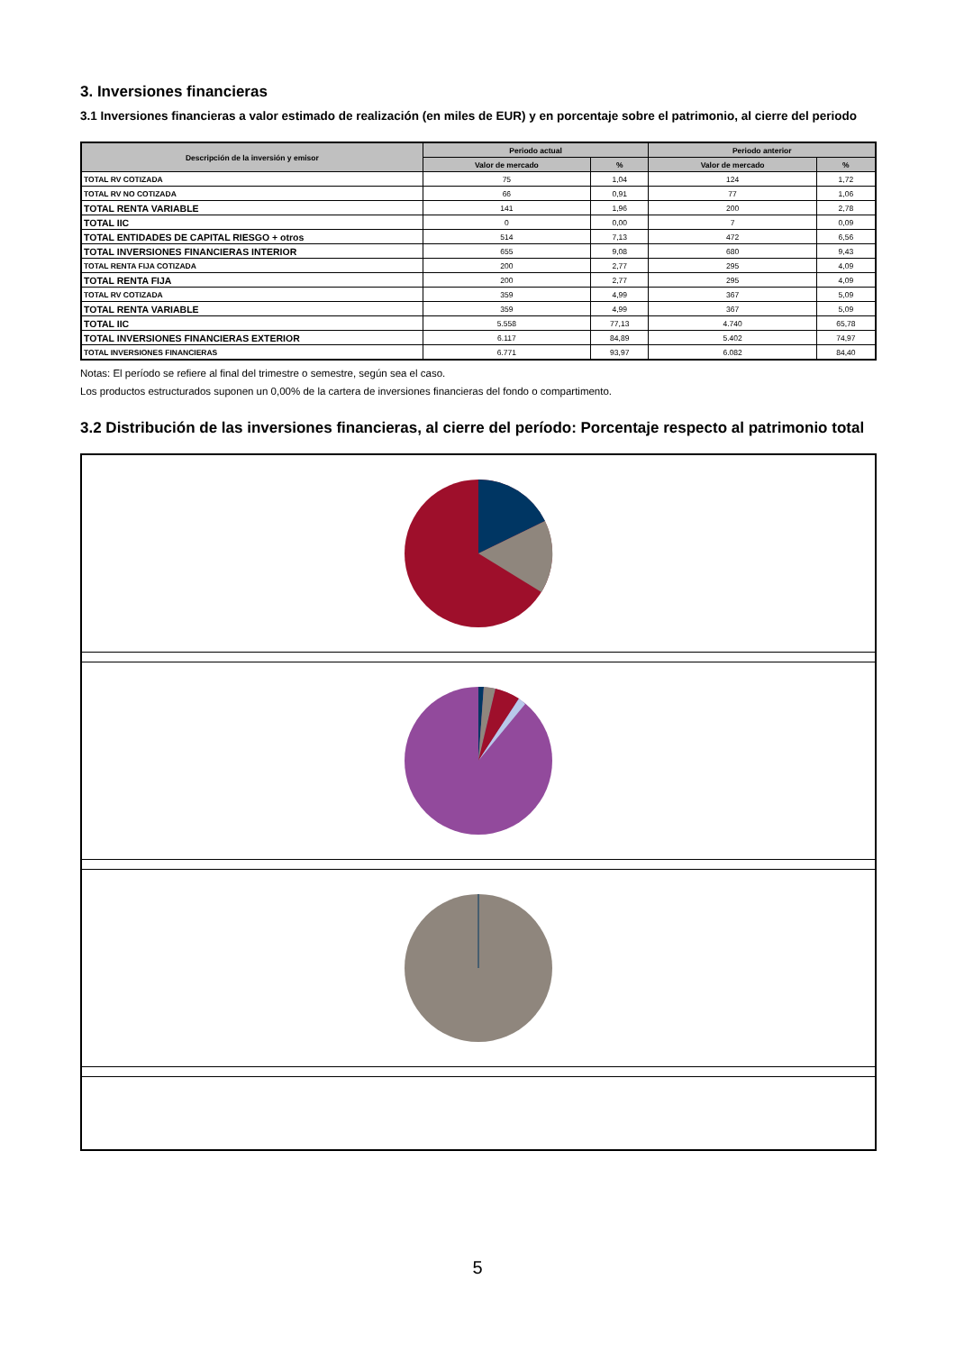3. Inversiones financieras
3.1 Inversiones financieras a valor estimado de realización (en miles de EUR) y en porcentaje sobre el patrimonio, al cierre del periodo
| Descripción de la inversión y emisor | Periodo actual | | Periodo anterior | |
| --- | --- | --- | --- | --- |
| | Valor de mercado | % | Valor de mercado | % |
| TOTAL RV COTIZADA | 75 | 1,04 | 124 | 1,72 |
| TOTAL RV NO COTIZADA | 66 | 0,91 | 77 | 1,06 |
| TOTAL RENTA VARIABLE | 141 | 1,96 | 200 | 2,78 |
| TOTAL IIC | 0 | 0,00 | 7 | 0,09 |
| TOTAL ENTIDADES DE CAPITAL RIESGO + otros | 514 | 7,13 | 472 | 6,56 |
| TOTAL INVERSIONES FINANCIERAS INTERIOR | 655 | 9,08 | 680 | 9,43 |
| TOTAL RENTA FIJA COTIZADA | 200 | 2,77 | 295 | 4,09 |
| TOTAL RENTA FIJA | 200 | 2,77 | 295 | 4,09 |
| TOTAL RV COTIZADA | 359 | 4,99 | 367 | 5,09 |
| TOTAL RENTA VARIABLE | 359 | 4,99 | 367 | 5,09 |
| TOTAL IIC | 5.558 | 77,13 | 4.740 | 65,78 |
| TOTAL INVERSIONES FINANCIERAS EXTERIOR | 6.117 | 84,89 | 5.402 | 74,97 |
| TOTAL INVERSIONES FINANCIERAS | 6.771 | 93,97 | 6.082 | 84,40 |
Notas: El período se refiere al final del trimestre o semestre, según sea el caso.
Los productos estructurados suponen un 0,00% de la cartera de inversiones financieras del fondo o compartimento.
3.2 Distribución de las inversiones financieras, al cierre del período: Porcentaje respecto al patrimonio total
5